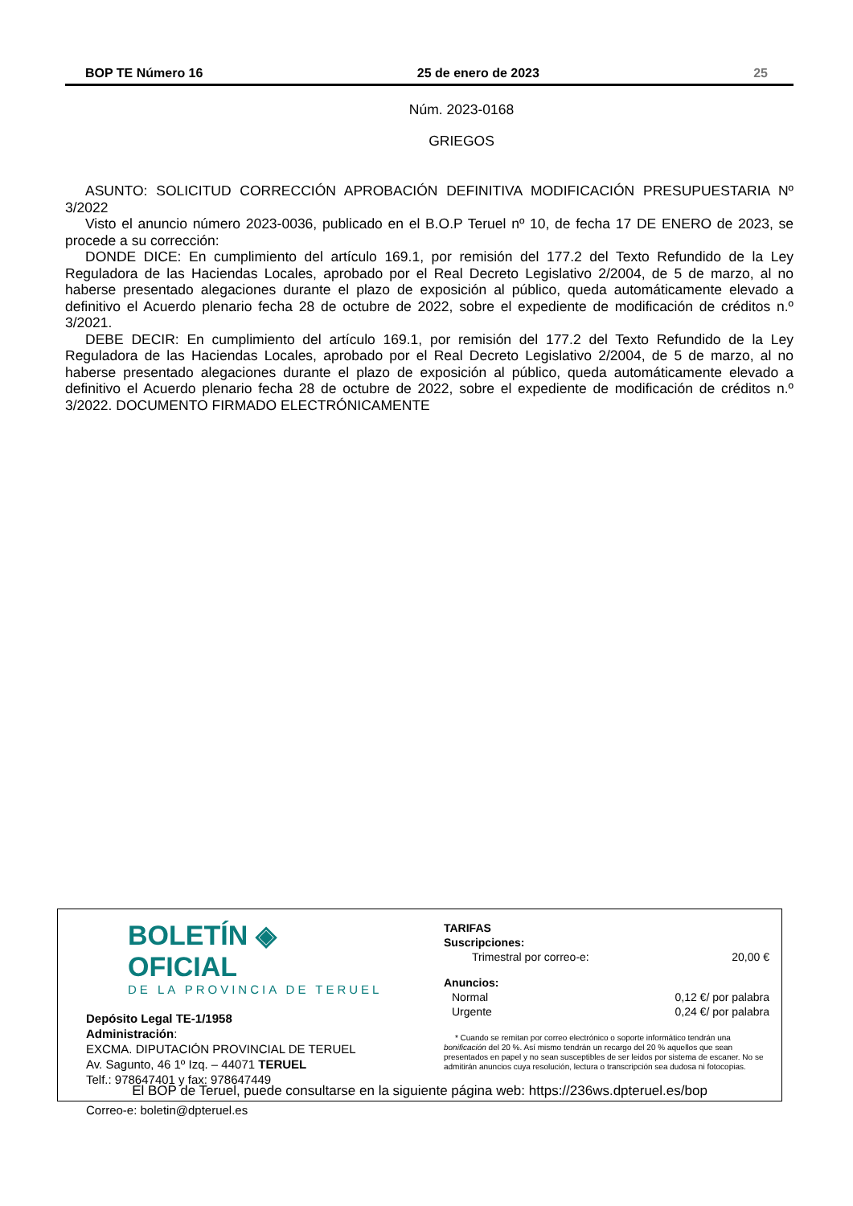BOP TE Número 16 25 de enero de 2023 25
Núm. 2023-0168
GRIEGOS
ASUNTO: SOLICITUD CORRECCIÓN APROBACIÓN DEFINITIVA MODIFICACIÓN PRESUPUESTARIA Nº 3/2022
Visto el anuncio número 2023-0036, publicado en el B.O.P Teruel nº 10, de fecha 17 DE ENERO de 2023, se procede a su corrección:
DONDE DICE: En cumplimiento del artículo 169.1, por remisión del 177.2 del Texto Refundido de la Ley Reguladora de las Haciendas Locales, aprobado por el Real Decreto Legislativo 2/2004, de 5 de marzo, al no haberse presentado alegaciones durante el plazo de exposición al público, queda automáticamente elevado a definitivo el Acuerdo plenario fecha 28 de octubre de 2022, sobre el expediente de modificación de créditos n.º 3/2021.
DEBE DECIR: En cumplimiento del artículo 169.1, por remisión del 177.2 del Texto Refundido de la Ley Reguladora de las Haciendas Locales, aprobado por el Real Decreto Legislativo 2/2004, de 5 de marzo, al no haberse presentado alegaciones durante el plazo de exposición al público, queda automáticamente elevado a definitivo el Acuerdo plenario fecha 28 de octubre de 2022, sobre el expediente de modificación de créditos n.º 3/2022. DOCUMENTO FIRMADO ELECTRÓNICAMENTE
BOLETÍN ◈ OFICIAL
DE LA PROVINCIA DE TERUEL
Depósito Legal TE-1/1958
Administración:
EXCMA. DIPUTACIÓN PROVINCIAL DE TERUEL
Av. Sagunto, 46 1º Izq. – 44071 TERUEL
Telf.: 978647401 y fax: 978647449
Correo-e: boletin@dpteruel.es
TARIFAS
Suscripciones:
Trimestral por correo-e: 20,00 €
Anuncios:
Normal 0,12 €/ por palabra
Urgente 0,24 €/ por palabra
* Cuando se remitan por correo electrónico o soporte informático tendrán una bonificación del 20 %. Así mismo tendrán un recargo del 20 % aquellos que sean presentados en papel y no sean susceptibles de ser leidos por sistema de escaner. No se admitirán anuncios cuya resolución, lectura o transcripción sea dudosa ni fotocopias.
El BOP de Teruel, puede consultarse en la siguiente página web: https://236ws.dpteruel.es/bop